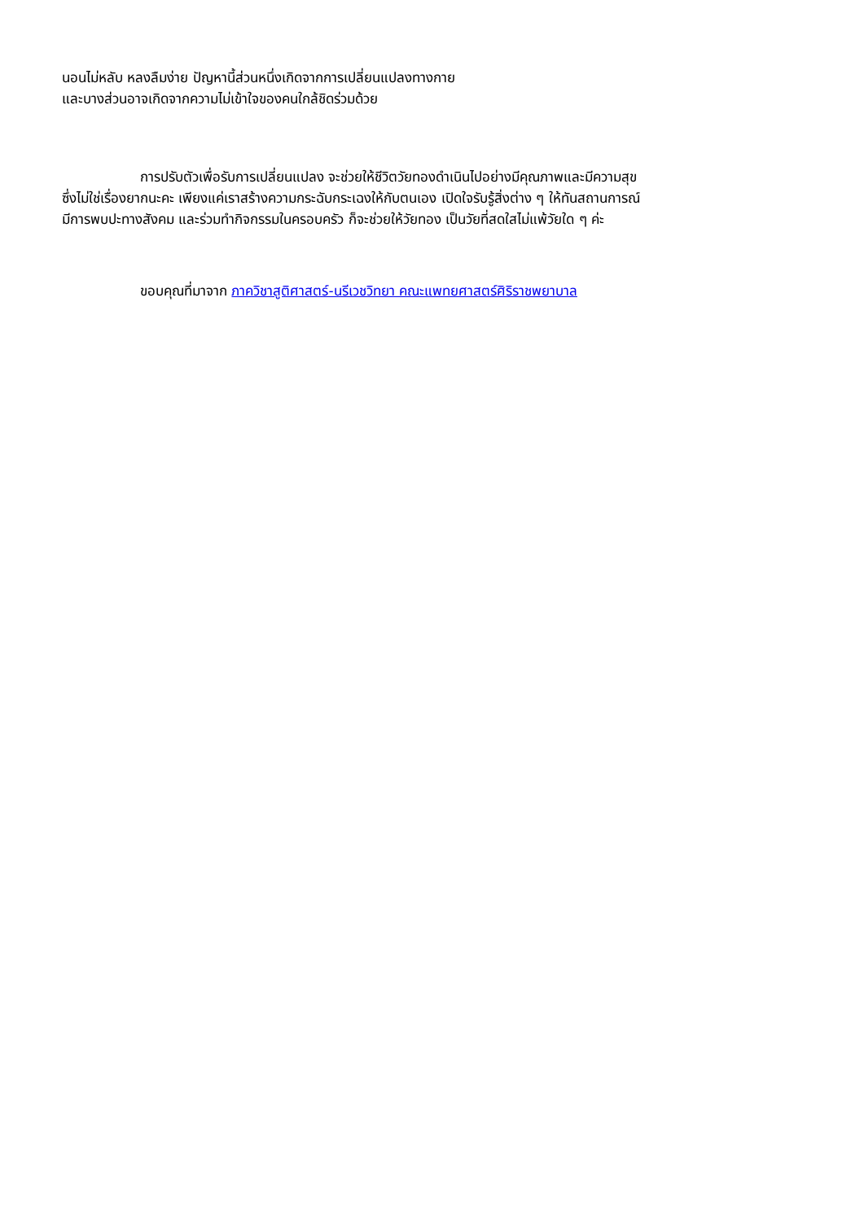นอนไม่หลับ หลงลืมง่าย ปัญหานี้ส่วนหนึ่งเกิดจากการเปลี่ยนแปลงทางกาย
และบางส่วนอาจเกิดจากความไม่เข้าใจของคนใกล้ชิดร่วมด้วย
การปรับตัวเพื่อรับการเปลี่ยนแปลง จะช่วยให้ชีวิตวัยทองดำเนินไปอย่างมีคุณภาพและมีความสุข
ซึ่งไม่ใช่เรื่องยากนะคะ เพียงแค่เราสร้างความกระฉับกระเฉงให้กับตนเอง เปิดใจรับรู้สิ่งต่าง ๆ ให้ทันสถานการณ์
มีการพบปะทางสังคม และร่วมทำกิจกรรมในครอบครัว ก็จะช่วยให้วัยทอง เป็นวัยที่สดใสไม่แพ้วัยใด ๆ ค่ะ
ขอบคุณที่มาจาก ภาควิชาสูติศาสตร์-นรีเวชวิทยา คณะแพทยศาสตร์ศิริราชพยาบาล